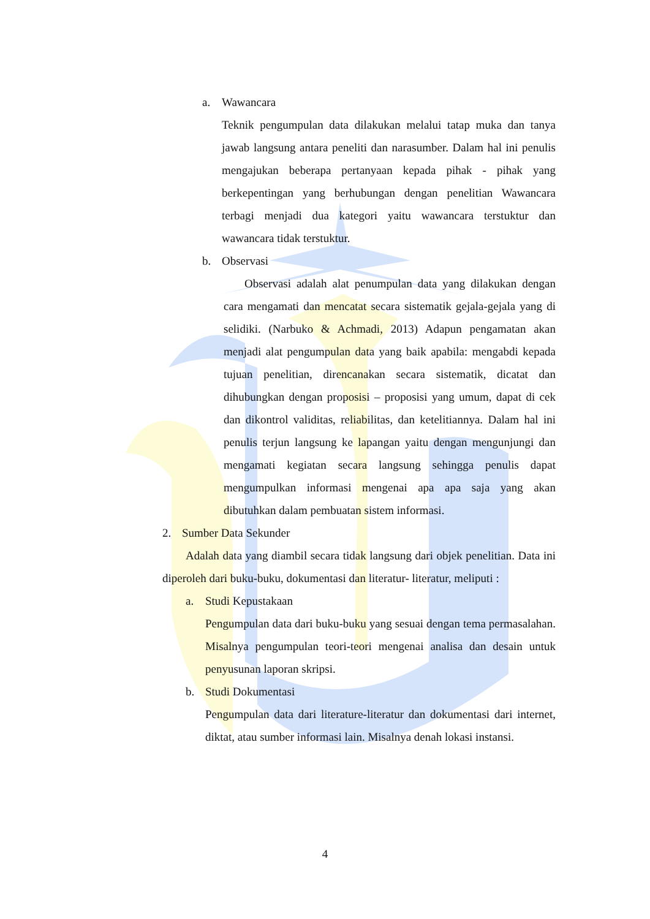a. Wawancara
Teknik pengumpulan data dilakukan melalui tatap muka dan tanya jawab langsung antara peneliti dan narasumber. Dalam hal ini penulis mengajukan beberapa pertanyaan kepada pihak - pihak yang berkepentingan yang berhubungan dengan penelitian Wawancara terbagi menjadi dua kategori yaitu wawancara terstuktur dan wawancara tidak terstuktur.
b. Observasi
Observasi adalah alat penumpulan data yang dilakukan dengan cara mengamati dan mencatat secara sistematik gejala-gejala yang di selidiki. (Narbuko & Achmadi, 2013) Adapun pengamatan akan menjadi alat pengumpulan data yang baik apabila: mengabdi kepada tujuan penelitian, direncanakan secara sistematik, dicatat dan dihubungkan dengan proposisi – proposisi yang umum, dapat di cek dan dikontrol validitas, reliabilitas, dan ketelitiannya. Dalam hal ini penulis terjun langsung ke lapangan yaitu dengan mengunjungi dan mengamati kegiatan secara langsung sehingga penulis dapat mengumpulkan informasi mengenai apa apa saja yang akan dibutuhkan dalam pembuatan sistem informasi.
2. Sumber Data Sekunder
Adalah data yang diambil secara tidak langsung dari objek penelitian. Data ini diperoleh dari buku-buku, dokumentasi dan literatur- literatur, meliputi :
a. Studi Kepustakaan
Pengumpulan data dari buku-buku yang sesuai dengan tema permasalahan. Misalnya pengumpulan teori-teori mengenai analisa dan desain untuk penyusunan laporan skripsi.
b. Studi Dokumentasi
Pengumpulan data dari literature-literatur dan dokumentasi dari internet, diktat, atau sumber informasi lain. Misalnya denah lokasi instansi.
4